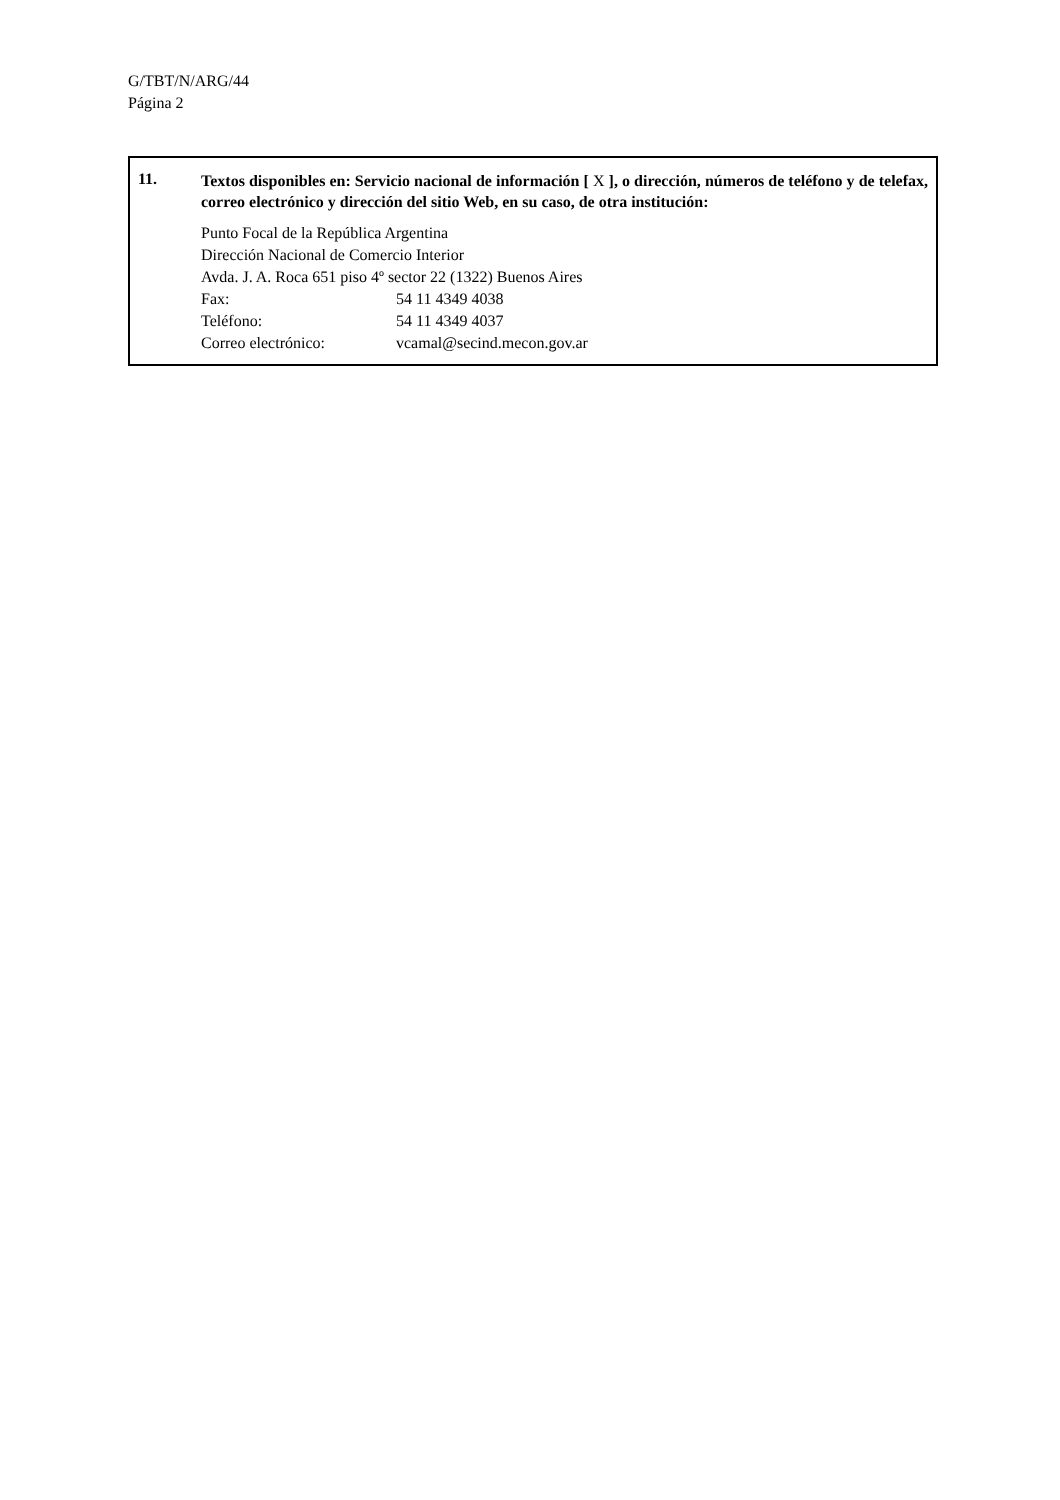G/TBT/N/ARG/44
Página 2
11.
Textos disponibles en: Servicio nacional de información [ X ], o dirección, números de teléfono y de telefax, correo electrónico y dirección del sitio Web, en su caso, de otra institución:
Punto Focal de la República Argentina
Dirección Nacional de Comercio Interior
Avda. J. A. Roca 651 piso 4º sector 22 (1322) Buenos Aires
Fax: 54 11 4349 4038
Teléfono: 54 11 4349 4037
Correo electrónico: vcamal@secind.mecon.gov.ar